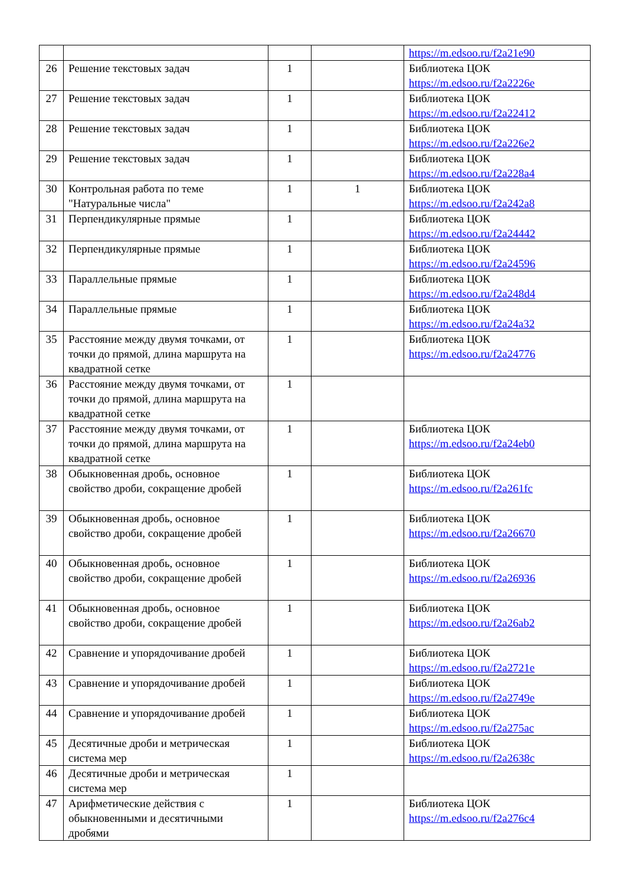| | | | | https://m.edsoo.ru/f2a21e90 |
| 26 | Решение текстовых задач | 1 | | Библиотека ЦОК https://m.edsoo.ru/f2a2226e |
| 27 | Решение текстовых задач | 1 | | Библиотека ЦОК https://m.edsoo.ru/f2a22412 |
| 28 | Решение текстовых задач | 1 | | Библиотека ЦОК https://m.edsoo.ru/f2a226e2 |
| 29 | Решение текстовых задач | 1 | | Библиотека ЦОК https://m.edsoo.ru/f2a228a4 |
| 30 | Контрольная работа по теме "Натуральные числа" | 1 | 1 | Библиотека ЦОК https://m.edsoo.ru/f2a242a8 |
| 31 | Перпендикулярные прямые | 1 | | Библиотека ЦОК https://m.edsoo.ru/f2a24442 |
| 32 | Перпендикулярные прямые | 1 | | Библиотека ЦОК https://m.edsoo.ru/f2a24596 |
| 33 | Параллельные прямые | 1 | | Библиотека ЦОК https://m.edsoo.ru/f2a248d4 |
| 34 | Параллельные прямые | 1 | | Библиотека ЦОК https://m.edsoo.ru/f2a24a32 |
| 35 | Расстояние между двумя точками, от точки до прямой, длина маршрута на квадратной сетке | 1 | | Библиотека ЦОК https://m.edsoo.ru/f2a24776 |
| 36 | Расстояние между двумя точками, от точки до прямой, длина маршрута на квадратной сетке | 1 | | |
| 37 | Расстояние между двумя точками, от точки до прямой, длина маршрута на квадратной сетке | 1 | | Библиотека ЦОК https://m.edsoo.ru/f2a24eb0 |
| 38 | Обыкновенная дробь, основное свойство дроби, сокращение дробей | 1 | | Библиотека ЦОК https://m.edsoo.ru/f2a261fc |
| 39 | Обыкновенная дробь, основное свойство дроби, сокращение дробей | 1 | | Библиотека ЦОК https://m.edsoo.ru/f2a26670 |
| 40 | Обыкновенная дробь, основное свойство дроби, сокращение дробей | 1 | | Библиотека ЦОК https://m.edsoo.ru/f2a26936 |
| 41 | Обыкновенная дробь, основное свойство дроби, сокращение дробей | 1 | | Библиотека ЦОК https://m.edsoo.ru/f2a26ab2 |
| 42 | Сравнение и упорядочивание дробей | 1 | | Библиотека ЦОК https://m.edsoo.ru/f2a2721e |
| 43 | Сравнение и упорядочивание дробей | 1 | | Библиотека ЦОК https://m.edsoo.ru/f2a2749e |
| 44 | Сравнение и упорядочивание дробей | 1 | | Библиотека ЦОК https://m.edsoo.ru/f2a275ac |
| 45 | Десятичные дроби и метрическая система мер | 1 | | Библиотека ЦОК https://m.edsoo.ru/f2a2638c |
| 46 | Десятичные дроби и метрическая система мер | 1 | | |
| 47 | Арифметические действия с обыкновенными и десятичными дробями | 1 | | Библиотека ЦОК https://m.edsoo.ru/f2a276c4 |